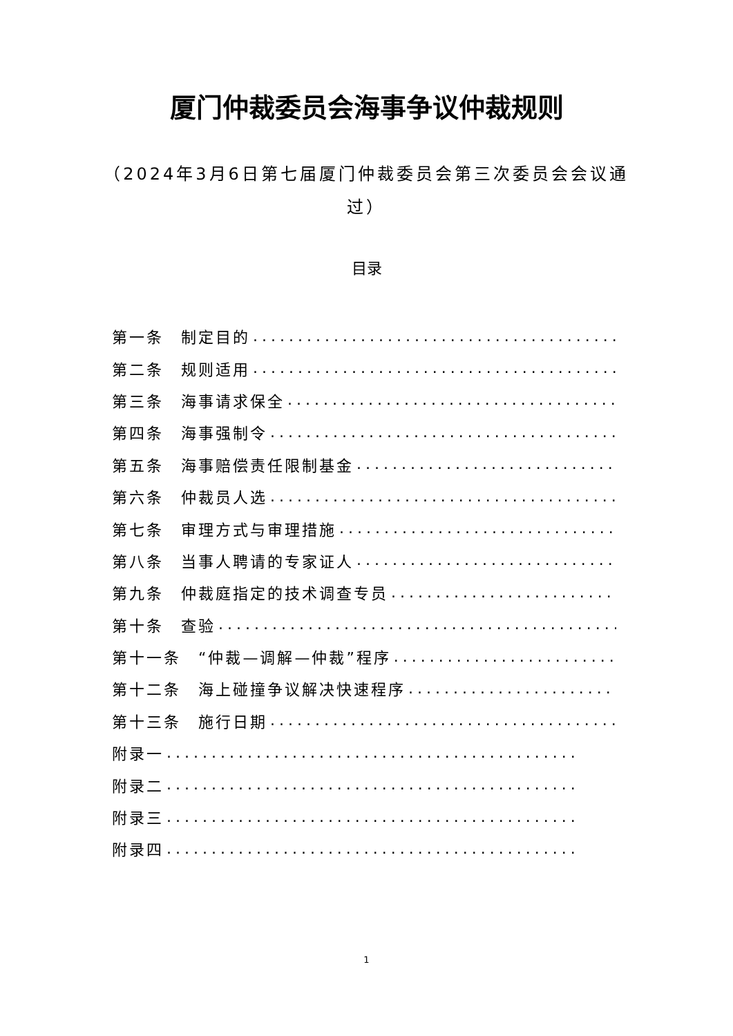厦门仲裁委员会海事争议仲裁规则
（2024年3月6日第七届厦门仲裁委员会第三次委员会会议通过）
目录
第一条　制定目的..............................................
第二条　规则适用..............................................
第三条　海事请求保全..............................................
第四条　海事强制令..............................................
第五条　海事赔偿责任限制基金..............................................
第六条　仲裁员人选..............................................
第七条　审理方式与审理措施..............................................
第八条　当事人聘请的专家证人..............................................
第九条　仲裁庭指定的技术调查专员..............................................
第十条　查验..............................................
第十一条　“仲裁—调解—仲裁”程序..............................................
第十二条　海上碰撞争议解决快速程序..............................................
第十三条　施行日期..............................................
附录一..............................................
附录二..............................................
附录三..............................................
附录四..............................................
1